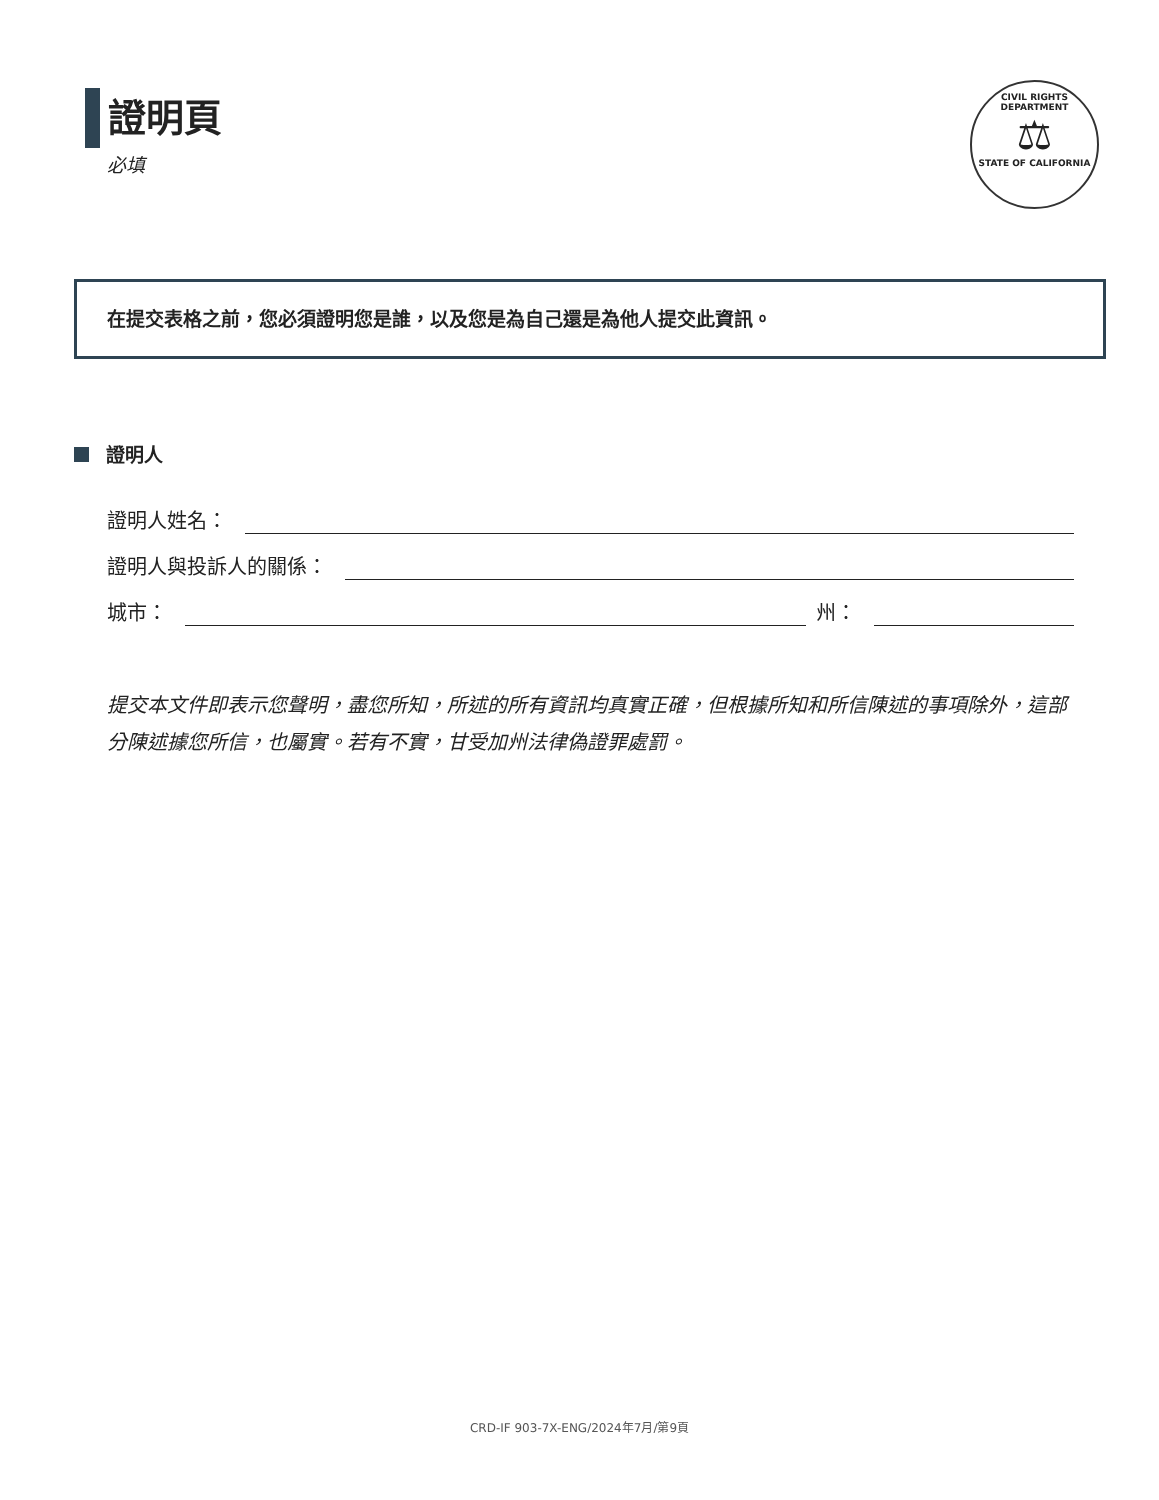證明頁
必填
CIVIL RIGHTS DEPARTMENT
⚖
STATE OF CALIFORNIA
在提交表格之前，您必須證明您是誰，以及您是為自己還是為他人提交此資訊。
證明人
證明人姓名：
證明人與投訴人的關係：
城市： 州：
提交本文件即表示您聲明，盡您所知，所述的所有資訊均真實正確，但根據所知和所信陳述的事項除外，這部分陳述據您所信，也屬實。若有不實，甘受加州法律偽證罪處罰。
CRD-IF 903-7X-ENG/2024年7月/第9頁